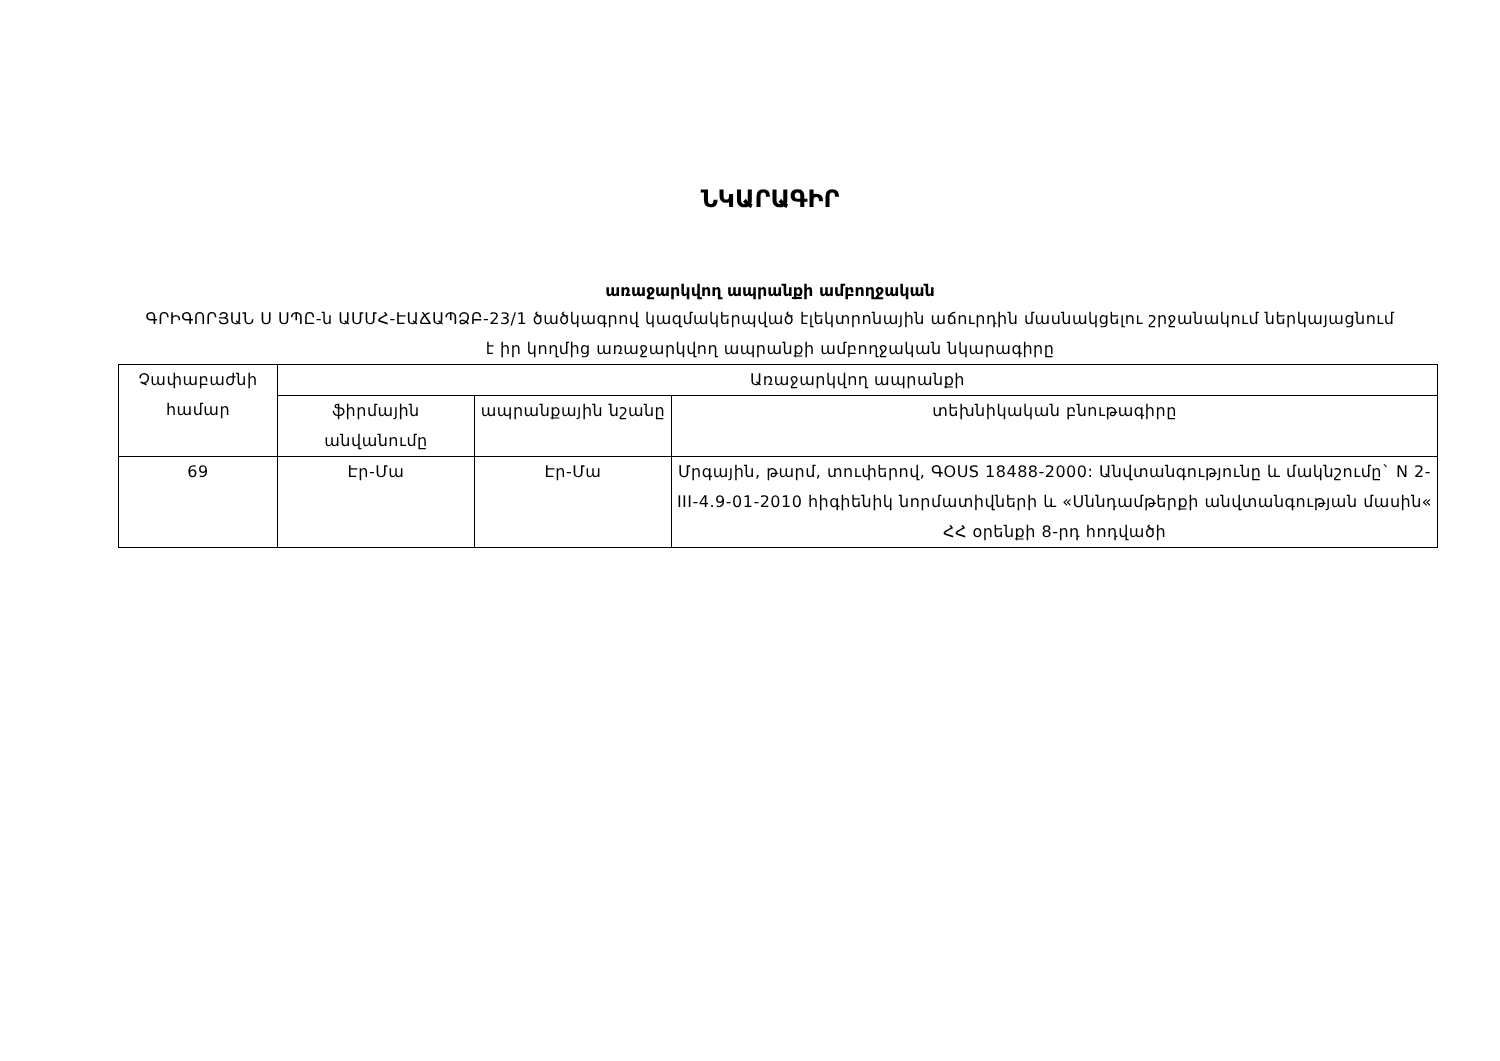ՆԿԱՐԱԳԻՐ
առաջարկվող ապրանքի ամբողջական
ԳՐԻԳՈՐՅԱՆ Ս ՍՊԸ-ն ԱՄՄՀ-ԷԱՃԱՊՁԲ-23/1 ծածկագրով կազմակերպված էլեկտրոնային աճուրդին մասնակցելու շրջանակում ներկայացնում է իր կողմից առաջարկվող ապրանքի ամբողջական նկարագիրը
| Չափաբաժնի համար | Առաջարկվող ապրանքի | | |
| --- | --- | --- | --- |
| | ֆիրմային անվանումը | ապրանքային նշանը | տեխնիկական բնութագիրը |
| 69 | Էր-Մա | Էր-Մա | Մրգային, թարմ, տուփերով, ԳOUS 18488-2000: Անվտանգությունը և մակնշումը` N 2-III-4.9-01-2010 հիգիենիկ նորմատիվների և «Սննդամթերքի անվտանգության մասին« ՀՀ օրենքի 8-րդ հոդվածի |